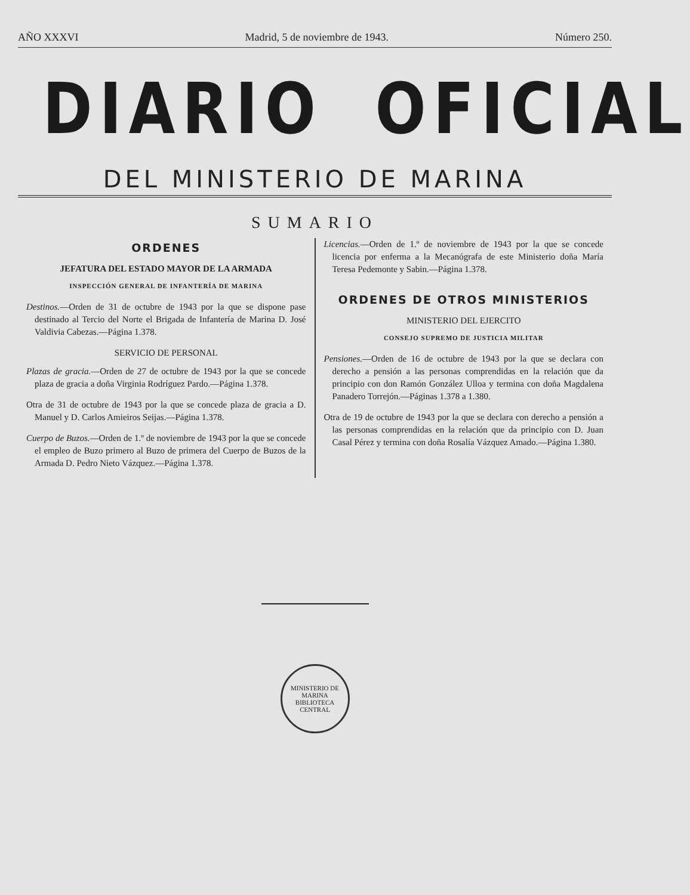AÑO XXXVI Madrid, 5 de noviembre de 1943. Número 250.
DIARIO OFICIAL
DEL MINISTERIO DE MARINA
SUMARIO
ORDENES
JEFATURA DEL ESTADO MAYOR DE LA ARMADA
INSPECCIÓN GENERAL DE INFANTERÍA DE MARINA
Destinos.—Orden de 31 de octubre de 1943 por la que se dispone pase destinado al Tercio del Norte el Brigada de Infantería de Marina D. José Valdivia Cabezas.—Página 1.378.
SERVICIO DE PERSONAL
Plazas de gracia.—Orden de 27 de octubre de 1943 por la que se concede plaza de gracia a doña Virginia Rodríguez Pardo.—Página 1.378.
Otra de 31 de octubre de 1943 por la que se concede plaza de gracia a D. Manuel y D. Carlos Amieiros Seijas.—Página 1.378.
Cuerpo de Buzos.—Orden de 1.º de noviembre de 1943 por la que se concede el empleo de Buzo primero al Buzo de primera del Cuerpo de Buzos de la Armada D. Pedro Nieto Vázquez.—Página 1.378.
Licencias.—Orden de 1.º de noviembre de 1943 por la que se concede licencia por enferma a la Mecanógrafa de este Ministerio doña María Teresa Pedemonte y Sabin.—Página 1.378.
ORDENES DE OTROS MINISTERIOS
MINISTERIO DEL EJERCITO
CONSEJO SUPREMO DE JUSTICIA MILITAR
Pensiones.—Orden de 16 de octubre de 1943 por la que se declara con derecho a pensión a las personas comprendidas en la relación que da principio con don Ramón González Ulloa y termina con doña Magdalena Panadero Torrejón.—Páginas 1.378 a 1.380.
Otra de 19 de octubre de 1943 por la que se declara con derecho a pensión a las personas comprendidas en la relación que da principio con D. Juan Casal Pérez y termina con doña Rosalía Vázquez Amado.—Página 1.380.
MINISTERIO DE MARINA
BIBLIOTECA CENTRAL